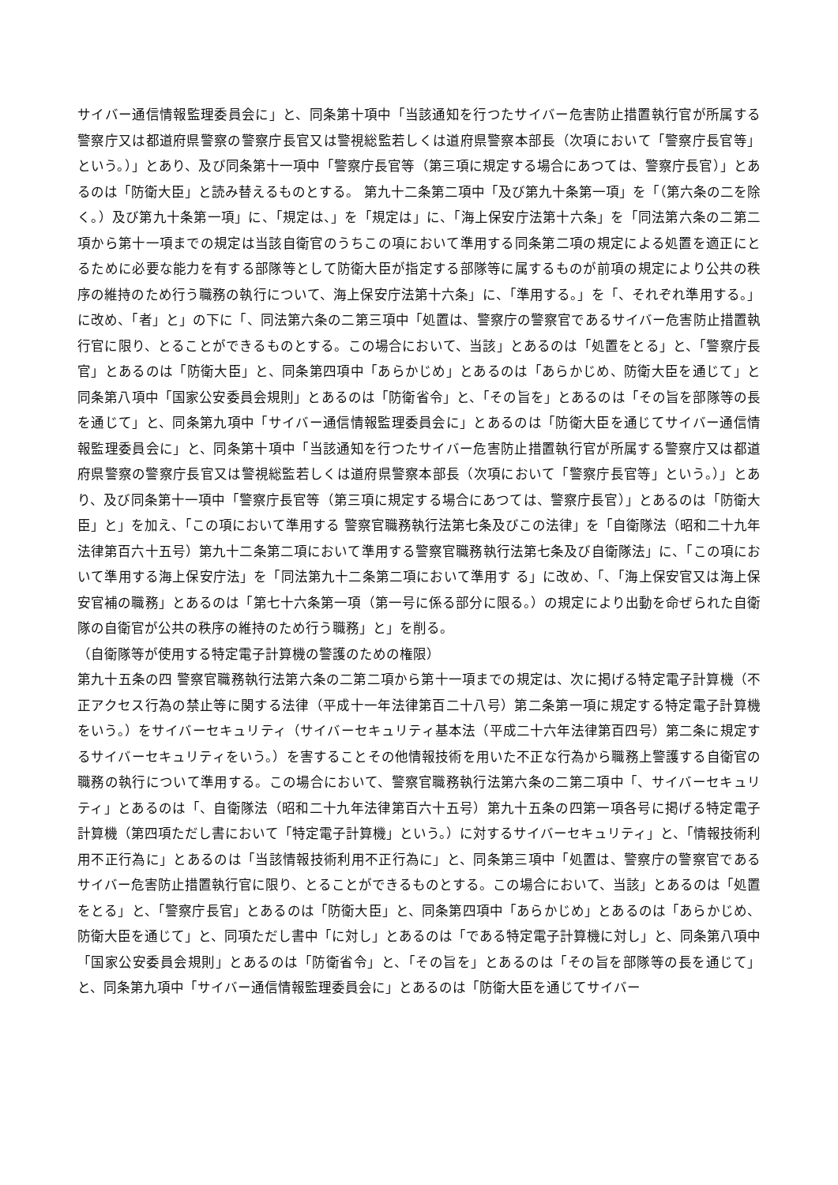サイバー通信情報監理委員会に」と、同条第十項中「当該通知を行つたサイバー危害防止措置執行官が所属する警察庁又は都道府県警察の警察庁長官又は警視総監若しくは道府県警察本部長（次項において「警察庁長官等」という。）」とあり、及び同条第十一項中「警察庁長官等（第三項に規定する場合にあつては、警察庁長官）」とあるのは「防衛大臣」と読み替えるものとする。 第九十二条第二項中「及び第九十条第一項」を「（第六条の二を除く。）及び第九十条第一項」に、「規定は、」を「規定は」に、「海上保安庁法第十六条」を「同法第六条の二第二項から第十一項までの規定は当該自衛官のうちこの項において準用する同条第二項の規定による処置を適正にとるために必要な能力を有する部隊等として防衛大臣が指定する部隊等に属するものが前項の規定により公共の秩序の維持のため行う職務の執行について、海上保安庁法第十六条」に、「準用する。」を「、それぞれ準用する。」に改め、「者」と」の下に「、同法第六条の二第三項中「処置は、警察庁の警察官であるサイバー危害防止措置執行官に限り、とることができるものとする。この場合において、当該」とあるのは「処置をとる」と、「警察庁長官」とあるのは「防衛大臣」と、同条第四項中「あらかじめ」とあるのは「あらかじめ、防衛大臣を通じて」と同条第八項中「国家公安委員会規則」とあるのは「防衛省令」と、「その旨を」とあるのは「その旨を部隊等の長を通じて」と、同条第九項中「サイバー通信情報監理委員会に」とあるのは「防衛大臣を通じてサイバー通信情報監理委員会に」と、同条第十項中「当該通知を行つたサイバー危害防止措置執行官が所属する警察庁又は都道府県警察の警察庁長官又は警視総監若しくは道府県警察本部長（次項において「警察庁長官等」という。）」とあり、及び同条第十一項中「警察庁長官等（第三項に規定する場合にあつては、警察庁長官）」とあるのは「防衛大臣」と」を加え、「この項において準用する 警察官職務執行法第七条及びこの法律」を「自衛隊法（昭和二十九年法律第百六十五号）第九十二条第二項において準用する警察官職務執行法第七条及び自衛隊法」に、「この項において準用する海上保安庁法」を「同法第九十二条第二項において準用す る」に改め、「、「海上保安官又は海上保安官補の職務」とあるのは「第七十六条第一項（第一号に係る部分に限る。）の規定により出動を命ぜられた自衛隊の自衛官が公共の秩序の維持のため行う職務」と」を削る。
（自衛隊等が使用する特定電子計算機の警護のための権限）
第九十五条の四 警察官職務執行法第六条の二第二項から第十一項までの規定は、次に掲げる特定電子計算機（不正アクセス行為の禁止等に関する法律（平成十一年法律第百二十八号）第二条第一項に規定する特定電子計算機をいう。）をサイバーセキュリティ（サイバーセキュリティ基本法（平成二十六年法律第百四号）第二条に規定するサイバーセキュリティをいう。）を害することその他情報技術を用いた不正な行為から職務上警護する自衛官の職務の執行について準用する。この場合において、警察官職務執行法第六条の二第二項中「、サイバーセキュリティ」とあるのは「、自衛隊法（昭和二十九年法律第百六十五号）第九十五条の四第一項各号に掲げる特定電子計算機（第四項ただし書において「特定電子計算機」という。）に対するサイバーセキュリティ」と、「情報技術利用不正行為に」とあるのは「当該情報技術利用不正行為に」と、同条第三項中「処置は、警察庁の警察官であるサイバー危害防止措置執行官に限り、とることができるものとする。この場合において、当該」とあるのは「処置をとる」と、「警察庁長官」とあるのは「防衛大臣」と、同条第四項中「あらかじめ」とあるのは「あらかじめ、防衛大臣を通じて」と、同項ただし書中「に対し」とあるのは「である特定電子計算機に対し」と、同条第八項中「国家公安委員会規則」とあるのは「防衛省令」と、「その旨を」とあるのは「その旨を部隊等の長を通じて」と、同条第九項中「サイバー通信情報監理委員会に」とあるのは「防衛大臣を通じてサイバー